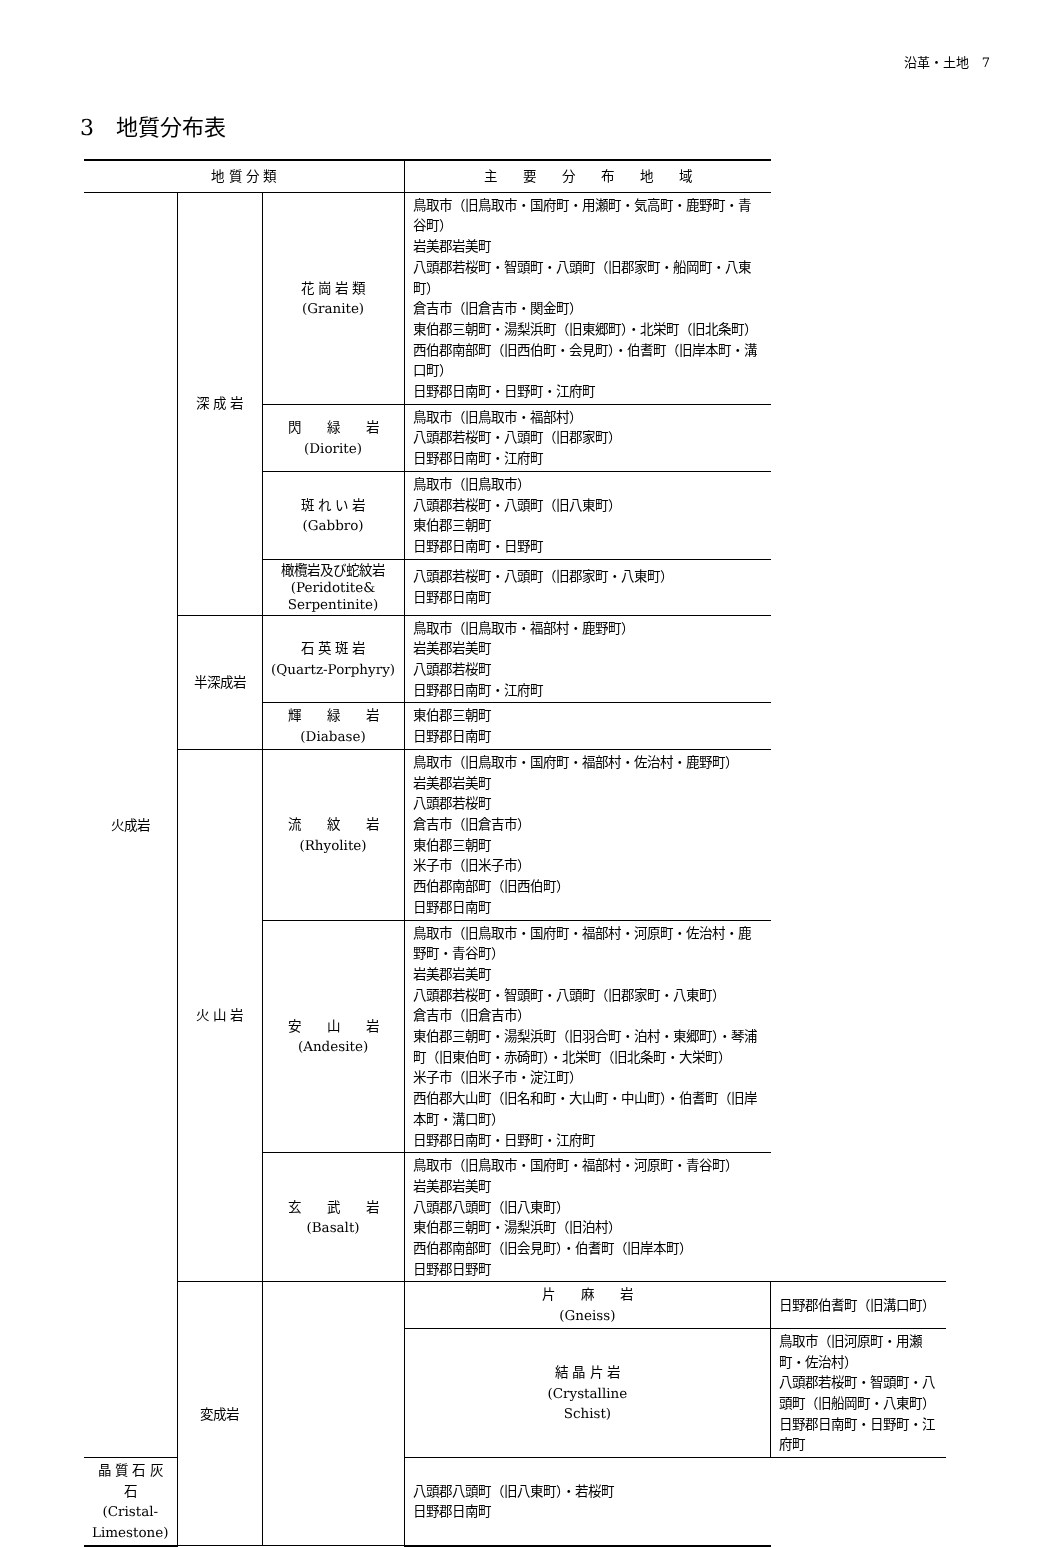沿革・土地　7
3　地質分布表
| 地 質 分 類 | | | 主 要 分 布 地 域 | |
| --- | --- | --- | --- | --- |
| 火成岩 | 深 成 岩 | 花 崗 岩 類 (Granite) | 鳥取市（旧鳥取市・国府町・用瀬町・気高町・鹿野町・青谷町） 岩美郡岩美町 八頭郡若桜町・智頭町・八頭町（旧郡家町・船岡町・八東町） 倉吉市（旧倉吉市・関金町） 東伯郡三朝町・湯梨浜町（旧東郷町）・北栄町（旧北条町） 西伯郡南部町（旧西伯町・会見町）・伯耆町（旧岸本町・溝口町） 日野郡日南町・日野町・江府町 | |
| | | 閃 緑 岩 (Diorite) | 鳥取市（旧鳥取市・福部村） 八頭郡若桜町・八頭町（旧郡家町） 日野郡日南町・江府町 | |
| | | 斑 れ い 岩 (Gabbro) | 鳥取市（旧鳥取市） 八頭郡若桜町・八頭町（旧八東町） 東伯郡三朝町 日野郡日南町・日野町 | |
| | | 橄欖岩及び蛇紋岩 (Peridotite& Serpentinite) | 八頭郡若桜町・八頭町（旧郡家町・八東町） 日野郡日南町 | |
| | 半深成岩 | 石 英 斑 岩 (Quartz-Porphyry) | 鳥取市（旧鳥取市・福部村・鹿野町） 岩美郡岩美町 八頭郡若桜町 日野郡日南町・江府町 | |
| | | 輝 緑 岩 (Diabase) | 東伯郡三朝町 日野郡日南町 | |
| | 火 山 岩 | 流 紋 岩 (Rhyolite) | 鳥取市（旧鳥取市・国府町・福部村・佐治村・鹿野町） 岩美郡岩美町 八頭郡若桜町 倉吉市（旧倉吉市） 東伯郡三朝町 米子市（旧米子市） 西伯郡南部町（旧西伯町） 日野郡日南町 | |
| | | 安 山 岩 (Andesite) | 鳥取市（旧鳥取市・国府町・福部村・河原町・佐治村・鹿野町・青谷町） 岩美郡岩美町 八頭郡若桜町・智頭町・八頭町（旧郡家町・八東町） 倉吉市（旧倉吉市） 東伯郡三朝町・湯梨浜町（旧羽合町・泊村・東郷町）・琴浦町（旧東伯町・赤碕町）・北栄町（旧北条町・大栄町） 米子市（旧米子市・淀江町） 西伯郡大山町（旧名和町・大山町・中山町）・伯耆町（旧岸本町・溝口町） 日野郡日南町・日野町・江府町 | |
| | | 玄 武 岩 (Basalt) | 鳥取市（旧鳥取市・国府町・福部村・河原町・青谷町） 岩美郡岩美町 八頭郡八頭町（旧八東町） 東伯郡三朝町・湯梨浜町（旧泊村） 西伯郡南部町（旧会見町）・伯耆町（旧岸本町） 日野郡日野町 | |
| | 変成岩 | | 片 麻 岩 (Gneiss) | 日野郡伯耆町（旧溝口町） |
| | | | 結 晶 片 岩 (Crystalline Schist) | 鳥取市（旧河原町・用瀬町・佐治村） 八頭郡若桜町・智頭町・八頭町（旧船岡町・八東町） 日野郡日南町・日野町・江府町 |
| 晶 質 石 灰 石 (Cristal- Limestone) | | | 八頭郡八頭町（旧八東町）・若桜町 日野郡日南町 | |